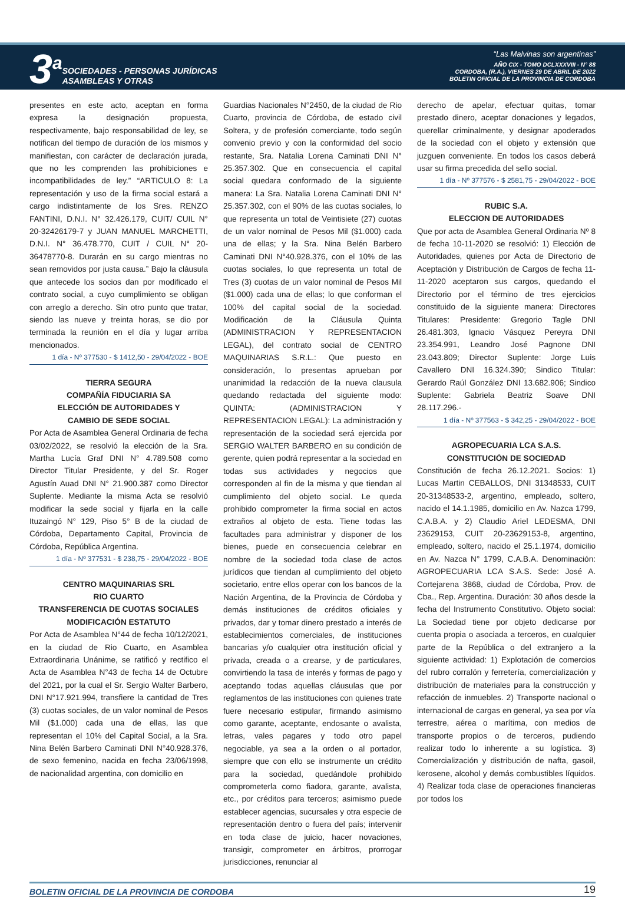3<sup>a</sup>
SOCIEDADES - PERSONAS JURÍDICAS
ASAMBLEAS Y OTRAS
“Las Malvinas son argentinas”
AÑO CIX - TOMO DCLXXXVIII - N° 88
CORDOBA, (R.A.), VIERNES 29 DE ABRIL DE 2022
BOLETIN OFICIAL DE LA PROVINCIA DE CORDOBA
presentes en este acto, aceptan en forma expresa la designación propuesta, respectivamente, bajo responsabilidad de ley, se notifican del tiempo de duración de los mismos y manifiestan, con carácter de declaración jurada, que no les comprenden las prohibiciones e incompatibilidades de ley.” “ARTICULO 8: La representación y uso de la firma social estará a cargo indistintamente de los Sres. RENZO FANTINI, D.N.I. N° 32.426.179, CUIT/ CUIL N° 20-32426179-7 y JUAN MANUEL MARCHETTI, D.N.I. N° 36.478.770, CUIT / CUIL N° 20-36478770-8. Durarán en su cargo mientras no sean removidos por justa causa.” Bajo la cláusula que antecede los socios dan por modificado el contrato social, a cuyo cumplimiento se obligan con arreglo a derecho. Sin otro punto que tratar, siendo las nueve y treinta horas, se dio por terminada la reunión en el día y lugar arriba mencionados.
1 día - Nº 377530 - $ 1412,50 - 29/04/2022 - BOE
TIERRA SEGURA
COMPAÑÍA FIDUCIARIA SA
ELECCIÓN DE AUTORIDADES Y
CAMBIO DE SEDE SOCIAL
Por Acta de Asamblea General Ordinaria de fecha 03/02/2022, se resolvió la elección de la Sra. Martha Lucía Graf DNI N° 4.789.508 como Director Titular Presidente, y del Sr. Roger Agustín Auad DNI N° 21.900.387 como Director Suplente. Mediante la misma Acta se resolvió modificar la sede social y fijarla en la calle Ituzaingó N° 129, Piso 5° B de la ciudad de Córdoba, Departamento Capital, Provincia de Córdoba, República Argentina.
1 día - Nº 377531 - $ 238,75 - 29/04/2022 - BOE
CENTRO MAQUINARIAS SRL
RIO CUARTO
TRANSFERENCIA DE CUOTAS SOCIALES
MODIFICACIÓN ESTATUTO
Por Acta de Asamblea N°44 de fecha 10/12/2021, en la ciudad de Rio Cuarto, en Asamblea Extraordinaria Unánime, se ratificó y rectifico el Acta de Asamblea N°43 de fecha 14 de Octubre del 2021, por la cual el Sr. Sergio Walter Barbero, DNI N°17.921.994, transfiere la cantidad de Tres (3) cuotas sociales, de un valor nominal de Pesos Mil ($1.000) cada una de ellas, las que representan el 10% del Capital Social, a la Sra. Nina Belén Barbero Caminati DNI N°40.928.376, de sexo femenino, nacida en fecha 23/06/1998, de nacionalidad argentina, con domicilio en
Guardias Nacionales N°2450, de la ciudad de Rio Cuarto, provincia de Córdoba, de estado civil Soltera, y de profesión comerciante, todo según convenio previo y con la conformidad del socio restante, Sra. Natalia Lorena Caminati DNI N° 25.357.302. Que en consecuencia el capital social quedara conformado de la siguiente manera: La Sra. Natalia Lorena Caminati DNI N° 25.357.302, con el 90% de las cuotas sociales, lo que representa un total de Veintisiete (27) cuotas de un valor nominal de Pesos Mil ($1.000) cada una de ellas; y la Sra. Nina Belén Barbero Caminati DNI N°40.928.376, con el 10% de las cuotas sociales, lo que representa un total de Tres (3) cuotas de un valor nominal de Pesos Mil ($1.000) cada una de ellas; lo que conforman el 100% del capital social de la sociedad. Modificación de la Cláusula Quinta (ADMINISTRACION Y REPRESENTACION LEGAL), del contrato social de CENTRO MAQUINARIAS S.R.L.: Que puesto en consideración, lo presentas aprueban por unanimidad la redacción de la nueva clausula quedando redactada del siguiente modo: QUINTA: (ADMINISTRACION Y REPRESENTACION LEGAL): La administración y representación de la sociedad será ejercida por SERGIO WALTER BARBERO en su condición de gerente, quien podrá representar a la sociedad en todas sus actividades y negocios que corresponden al fin de la misma y que tiendan al cumplimiento del objeto social. Le queda prohibido comprometer la firma social en actos extraños al objeto de esta. Tiene todas las facultades para administrar y disponer de los bienes, puede en consecuencia celebrar en nombre de la sociedad toda clase de actos jurídicos que tiendan al cumplimiento del objeto societario, entre ellos operar con los bancos de la Nación Argentina, de la Provincia de Córdoba y demás instituciones de créditos oficiales y privados, dar y tomar dinero prestado a interés de establecimientos comerciales, de instituciones bancarias y/o cualquier otra institución oficial y privada, creada o a crearse, y de particulares, convirtiendo la tasa de interés y formas de pago y aceptando todas aquellas cláusulas que por reglamentos de las instituciones con quienes trate fuere necesario estipular, firmando asimismo como garante, aceptante, endosante o avalista, letras, vales pagares y todo otro papel negociable, ya sea a la orden o al portador, siempre que con ello se instrumente un crédito para la sociedad, quedándole prohibido comprometerla como fiadora, garante, avalista, etc., por créditos para terceros; asimismo puede establecer agencias, sucursales y otra especie de representación dentro o fuera del país; intervenir en toda clase de juicio, hacer novaciones, transigir, comprometer en árbitros, prorrogar jurisdicciones, renunciar al
derecho de apelar, efectuar quitas, tomar prestado dinero, aceptar donaciones y legados, querellar criminalmente, y designar apoderados de la sociedad con el objeto y extensión que juzguen conveniente. En todos los casos deberá usar su firma precedida del sello social.
1 día - Nº 377576 - $ 2581,75 - 29/04/2022 - BOE
RUBIC S.A.
ELECCION DE AUTORIDADES
Que por acta de Asamblea General Ordinaria Nº 8 de fecha 10-11-2020 se resolvió: 1) Elección de Autoridades, quienes por Acta de Directorio de Aceptación y Distribución de Cargos de fecha 11-11-2020 aceptaron sus cargos, quedando el Directorio por el término de tres ejercicios constituido de la siguiente manera: Directores Titulares: Presidente: Gregorio Tagle DNI 26.481.303, Ignacio Vásquez Pereyra DNI 23.354.991, Leandro José Pagnone DNI 23.043.809; Director Suplente: Jorge Luis Cavallero DNI 16.324.390; Sindico Titular: Gerardo Raúl González DNI 13.682.906; Sindico Suplente: Gabriela Beatriz Soave DNI 28.117.296.-
1 día - Nº 377563 - $ 342,25 - 29/04/2022 - BOE
AGROPECUARIA LCA S.A.S.
CONSTITUCIÓN DE SOCIEDAD
Constitución de fecha 26.12.2021. Socios: 1) Lucas Martin CEBALLOS, DNI 31348533, CUIT 20-31348533-2, argentino, empleado, soltero, nacido el 14.1.1985, domicilio en Av. Nazca 1799, C.A.B.A. y 2) Claudio Ariel LEDESMA, DNI 23629153, CUIT 20-23629153-8, argentino, empleado, soltero, nacido el 25.1.1974, domicilio en Av. Nazca N° 1799, C.A.B.A. Denominación: AGROPECUARIA LCA S.A.S. Sede: José A. Cortejarena 3868, ciudad de Córdoba, Prov. de Cba., Rep. Argentina. Duración: 30 años desde la fecha del Instrumento Constitutivo. Objeto social: La Sociedad tiene por objeto dedicarse por cuenta propia o asociada a terceros, en cualquier parte de la República o del extranjero a la siguiente actividad: 1) Explotación de comercios del rubro corralón y ferretería, comercialización y distribución de materiales para la construcción y refacción de inmuebles. 2) Transporte nacional o internacional de cargas en general, ya sea por vía terrestre, aérea o marítima, con medios de transporte propios o de terceros, pudiendo realizar todo lo inherente a su logística. 3) Comercialización y distribución de nafta, gasoil, kerosene, alcohol y demás combustibles líquidos. 4) Realizar toda clase de operaciones financieras por todos los
BOLETIN OFICIAL DE LA PROVINCIA DE CORDOBA 19